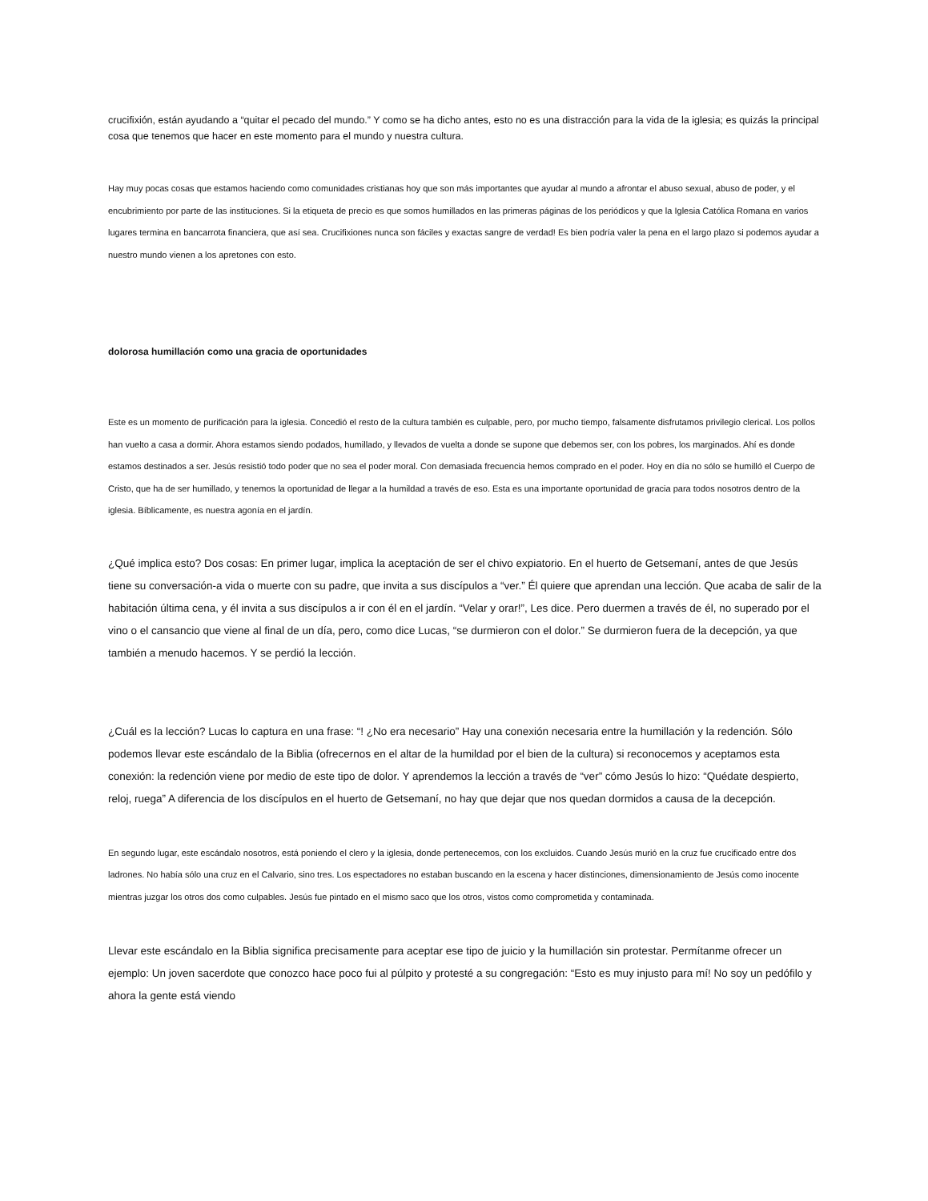crucifixión, están ayudando a “quitar el pecado del mundo.” Y como se ha dicho antes, esto no es una distracción para la vida de la iglesia; es quizás la principal cosa que tenemos que hacer en este momento para el mundo y nuestra cultura.
Hay muy pocas cosas que estamos haciendo como comunidades cristianas hoy que son más importantes que ayudar al mundo a afrontar el abuso sexual, abuso de poder, y el encubrimiento por parte de las instituciones. Si la etiqueta de precio es que somos humillados en las primeras páginas de los periódicos y que la Iglesia Católica Romana en varios lugares termina en bancarrota financiera, que así sea. Crucifixiones nunca son fáciles y exactas sangre de verdad! Es bien podría valer la pena en el largo plazo si podemos ayudar a nuestro mundo vienen a los apretones con esto.
dolorosa humillación como una gracia de oportunidades
Este es un momento de purificación para la iglesia. Concedió el resto de la cultura también es culpable, pero, por mucho tiempo, falsamente disfrutamos privilegio clerical. Los pollos han vuelto a casa a dormir. Ahora estamos siendo podados, humillado, y llevados de vuelta a donde se supone que debemos ser, con los pobres, los marginados. Ahí es donde estamos destinados a ser. Jesús resistió todo poder que no sea el poder moral. Con demasiada frecuencia hemos comprado en el poder. Hoy en día no sólo se humilló el Cuerpo de Cristo, que ha de ser humillado, y tenemos la oportunidad de llegar a la humildad a través de eso. Esta es una importante oportunidad de gracia para todos nosotros dentro de la iglesia. Bíblicamente, es nuestra agonía en el jardín.
¿Qué implica esto? Dos cosas: En primer lugar, implica la aceptación de ser el chivo expiatorio. En el huerto de Getsemaní, antes de que Jesús tiene su conversación-a vida o muerte con su padre, que invita a sus discípulos a “ver.” Él quiere que aprendan una lección. Que acaba de salir de la habitación última cena, y él invita a sus discípulos a ir con él en el jardín. “Velar y orar!”, Les dice. Pero duermen a través de él, no superado por el vino o el cansancio que viene al final de un día, pero, como dice Lucas, “se durmieron con el dolor.” Se durmieron fuera de la decepción, ya que también a menudo hacemos. Y se perdió la lección.
¿Cuál es la lección? Lucas lo captura en una frase: “! ¿No era necesario” Hay una conexión necesaria entre la humillación y la redención. Sólo podemos llevar este escándalo de la Biblia (ofrecernos en el altar de la humildad por el bien de la cultura) si reconocemos y aceptamos esta conexión: la redención viene por medio de este tipo de dolor. Y aprendemos la lección a través de “ver” cómo Jesús lo hizo: “Quédate despierto, reloj, ruega” A diferencia de los discípulos en el huerto de Getsemaní, no hay que dejar que nos quedan dormidos a causa de la decepción.
En segundo lugar, este escándalo nosotros, está poniendo el clero y la iglesia, donde pertenecemos, con los excluidos. Cuando Jesús murió en la cruz fue crucificado entre dos ladrones. No había sólo una cruz en el Calvario, sino tres. Los espectadores no estaban buscando en la escena y hacer distinciones, dimensionamiento de Jesús como inocente mientras juzgar los otros dos como culpables. Jesús fue pintado en el mismo saco que los otros, vistos como comprometida y contaminada.
Llevar este escándalo en la Biblia significa precisamente para aceptar ese tipo de juicio y la humillación sin protestar. Permítanme ofrecer un ejemplo: Un joven sacerdote que conozco hace poco fui al púlpito y protesté a su congregación: “Esto es muy injusto para mí! No soy un pedófilo y ahora la gente está viendo